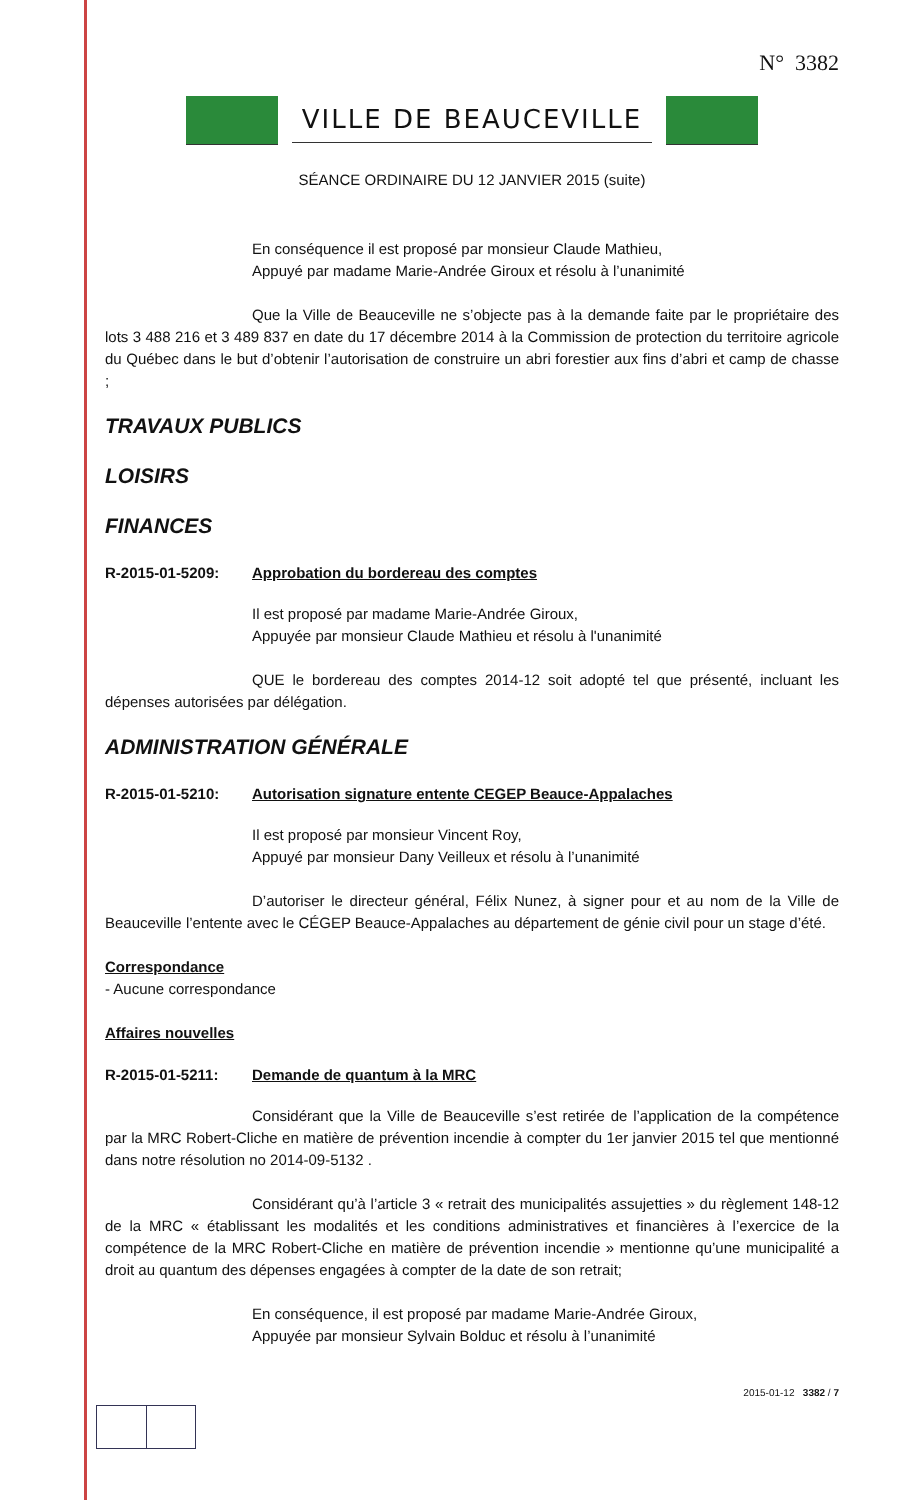N° 3382
VILLE DE BEAUCEVILLE
SÉANCE ORDINAIRE DU 12 JANVIER 2015 (suite)
En conséquence il est proposé par monsieur Claude Mathieu,
Appuyé par madame Marie-Andrée Giroux et résolu à l’unanimité
Que la Ville de Beauceville ne s’objecte pas à la demande faite par le propriétaire des lots 3 488 216 et 3 489 837 en date du 17 décembre 2014 à la Commission de protection du territoire agricole du Québec dans le but d’obtenir l’autorisation de construire un abri forestier aux fins d’abri et camp de chasse ;
TRAVAUX PUBLICS
LOISIRS
FINANCES
R-2015-01-5209: Approbation du bordereau des comptes
Il est proposé par madame Marie-Andrée Giroux,
Appuyée par monsieur Claude Mathieu et résolu à l'unanimité
QUE le bordereau des comptes 2014-12 soit adopté tel que présenté, incluant les dépenses autorisées par délégation.
ADMINISTRATION GÉNÉRALE
R-2015-01-5210: Autorisation signature entente CEGEP Beauce-Appalaches
Il est proposé par monsieur Vincent Roy,
Appuyé par monsieur Dany Veilleux et résolu à l’unanimité
D’autoriser le directeur général, Félix Nunez, à signer pour et au nom de la Ville de Beauceville l’entente avec le CÉGEP Beauce-Appalaches au département de génie civil pour un stage d’été.
Correspondance
- Aucune correspondance
Affaires nouvelles
R-2015-01-5211: Demande de quantum à la MRC
Considérant que la Ville de Beauceville s’est retirée de l’application de la compétence par la MRC Robert-Cliche en matière de prévention incendie à compter du 1er janvier 2015 tel que mentionné dans notre résolution no 2014-09-5132 .
Considérant qu’à l’article 3 « retrait des municipalités assujetties » du règlement 148-12 de la MRC « établissant les modalités et les conditions administratives et financières à l’exercice de la compétence de la MRC Robert-Cliche en matière de prévention incendie » mentionne qu’une municipalité a droit au quantum des dépenses engagées à compter de la date de son retrait;
En conséquence, il est proposé par madame Marie-Andrée Giroux,
Appuyée par monsieur Sylvain Bolduc et résolu à l’unanimité
2015-01-12 3382 / 7